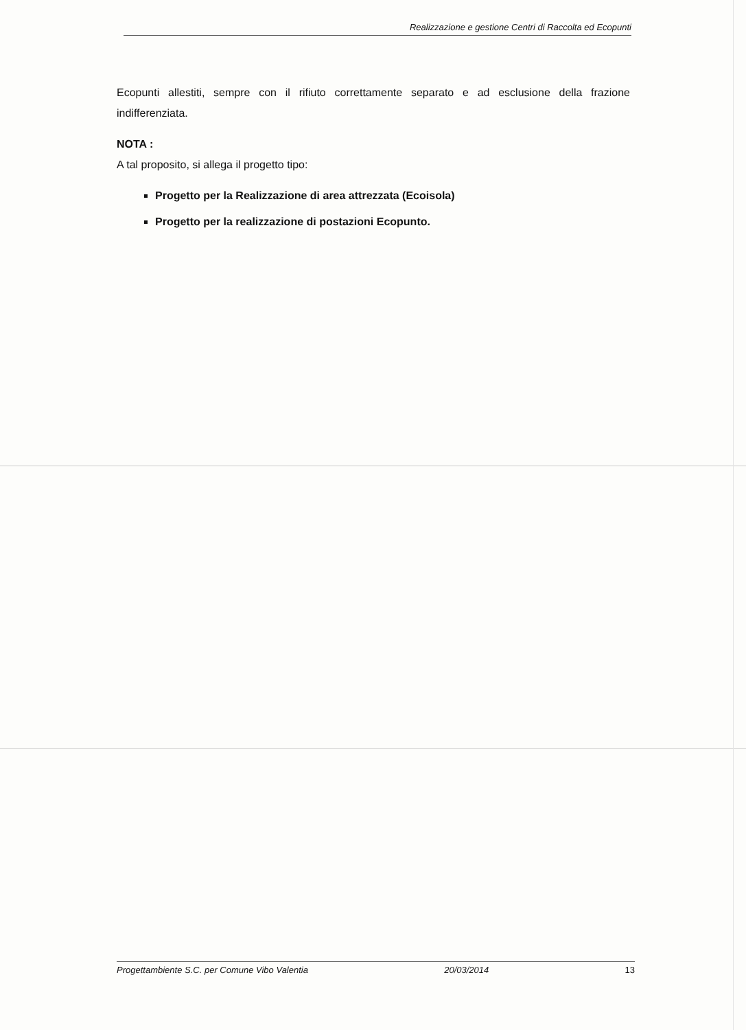Realizzazione e gestione Centri di Raccolta ed Ecopunti
Ecopunti allestiti, sempre con il rifiuto correttamente separato e ad esclusione della frazione indifferenziata.
NOTA :
A tal proposito, si allega il progetto tipo:
Progetto per la Realizzazione di area attrezzata (Ecoisola)
Progetto per la realizzazione di postazioni Ecopunto.
Progettambiente S.C. per Comune Vibo Valentia 20/03/2014 13